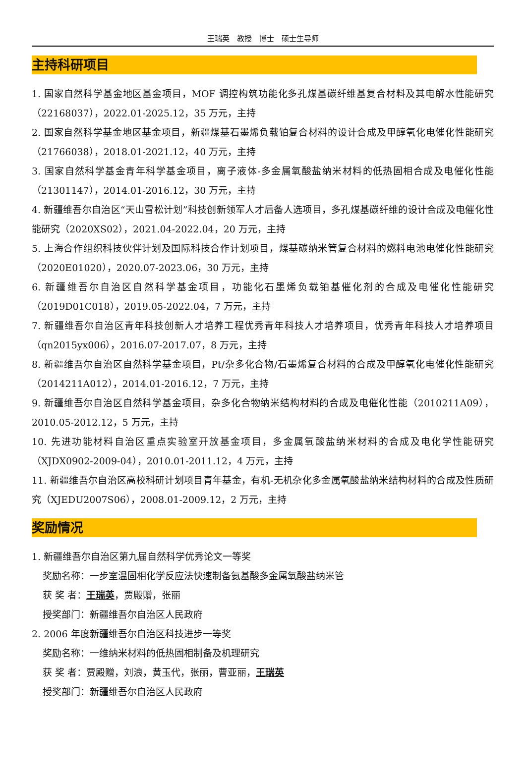王瑞英　教授　博士　硕士生导师
主持科研项目
1. 国家自然科学基金地区基金项目，MOF 调控构筑功能化多孔煤基碳纤维基复合材料及其电解水性能研究（22168037），2022.01-2025.12，35 万元，主持
2. 国家自然科学基金地区基金项目，新疆煤基石墨烯负载铂复合材料的设计合成及甲醇氧化电催化性能研究（21766038），2018.01-2021.12，40 万元，主持
3. 国家自然科学基金青年科学基金项目，离子液体-多金属氧酸盐纳米材料的低热固相合成及电催化性能（21301147），2014.01-2016.12，30 万元，主持
4. 新疆维吾尔自治区“天山雪松计划”科技创新领军人才后备人选项目，多孔煤基碳纤维的设计合成及电催化性能研究（2020XS02），2021.04-2022.04，20 万元，主持
5. 上海合作组织科技伙伴计划及国际科技合作计划项目，煤基碳纳米管复合材料的燃料电池电催化性能研究（2020E01020），2020.07-2023.06，30 万元，主持
6. 新疆维吾尔自治区自然科学基金项目，功能化石墨烯负载铂基催化剂的合成及电催化性能研究（2019D01C018），2019.05-2022.04，7 万元，主持
7. 新疆维吾尔自治区青年科技创新人才培养工程优秀青年科技人才培养项目，优秀青年科技人才培养项目（qn2015yx006），2016.07-2017.07，8 万元，主持
8. 新疆维吾尔自治区自然科学基金项目，Pt/杂多化合物/石墨烯复合材料的合成及甲醇氧化电催化性能研究（2014211A012），2014.01-2016.12，7 万元，主持
9. 新疆维吾尔自治区自然科学基金项目，杂多化合物纳米结构材料的合成及电催化性能（2010211A09），2010.05-2012.12，5 万元，主持
10. 先进功能材料自治区重点实验室开放基金项目，多金属氧酸盐纳米材料的合成及电化学性能研究（XJDX0902-2009-04），2010.01-2011.12，4 万元，主持
11. 新疆维吾尔自治区高校科研计划项目青年基金，有机-无机杂化多金属氧酸盐纳米结构材料的合成及性质研究（XJEDU2007S06），2008.01-2009.12，2 万元，主持
奖励情况
1. 新疆维吾尔自治区第九届自然科学优秀论文一等奖
奖励名称：一步室温固相化学反应法快速制备氨基酸多金属氧酸盐纳米管
获 奖 者：王瑞英，贾殿赠，张丽
授奖部门：新疆维吾尔自治区人民政府
2. 2006 年度新疆维吾尔自治区科技进步一等奖
奖励名称：一维纳米材料的低热固相制备及机理研究
获 奖 者：贾殿赠，刘浪，黄玉代，张丽，曹亚丽，王瑞英
授奖部门：新疆维吾尔自治区人民政府